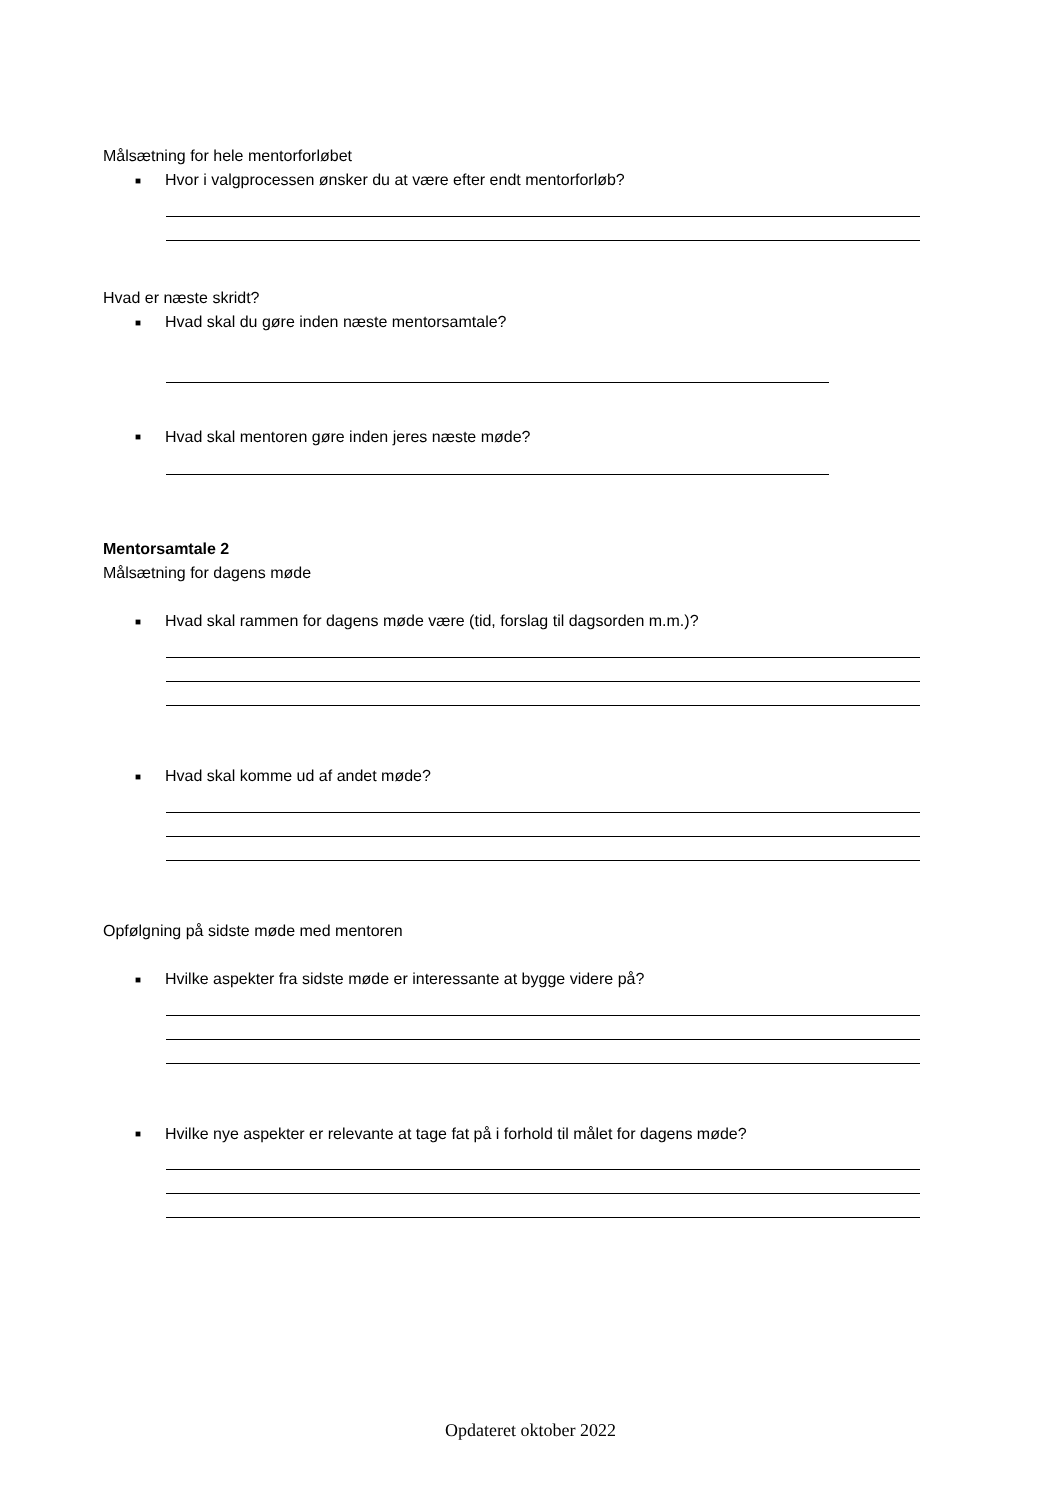Målsætning for hele mentorforløbet
■ Hvor i valgprocessen ønsker du at være efter endt mentorforløb?
Hvad er næste skridt?
■ Hvad skal du gøre inden næste mentorsamtale?
■ Hvad skal mentoren gøre inden jeres næste møde?
Mentorsamtale 2
Målsætning for dagens møde
■ Hvad skal rammen for dagens møde være (tid, forslag til dagsorden m.m.)?
■ Hvad skal komme ud af andet møde?
Opfølgning på sidste møde med mentoren
■ Hvilke aspekter fra sidste møde er interessante at bygge videre på?
■ Hvilke nye aspekter er relevante at tage fat på i forhold til målet for dagens møde?
Opdateret oktober 2022